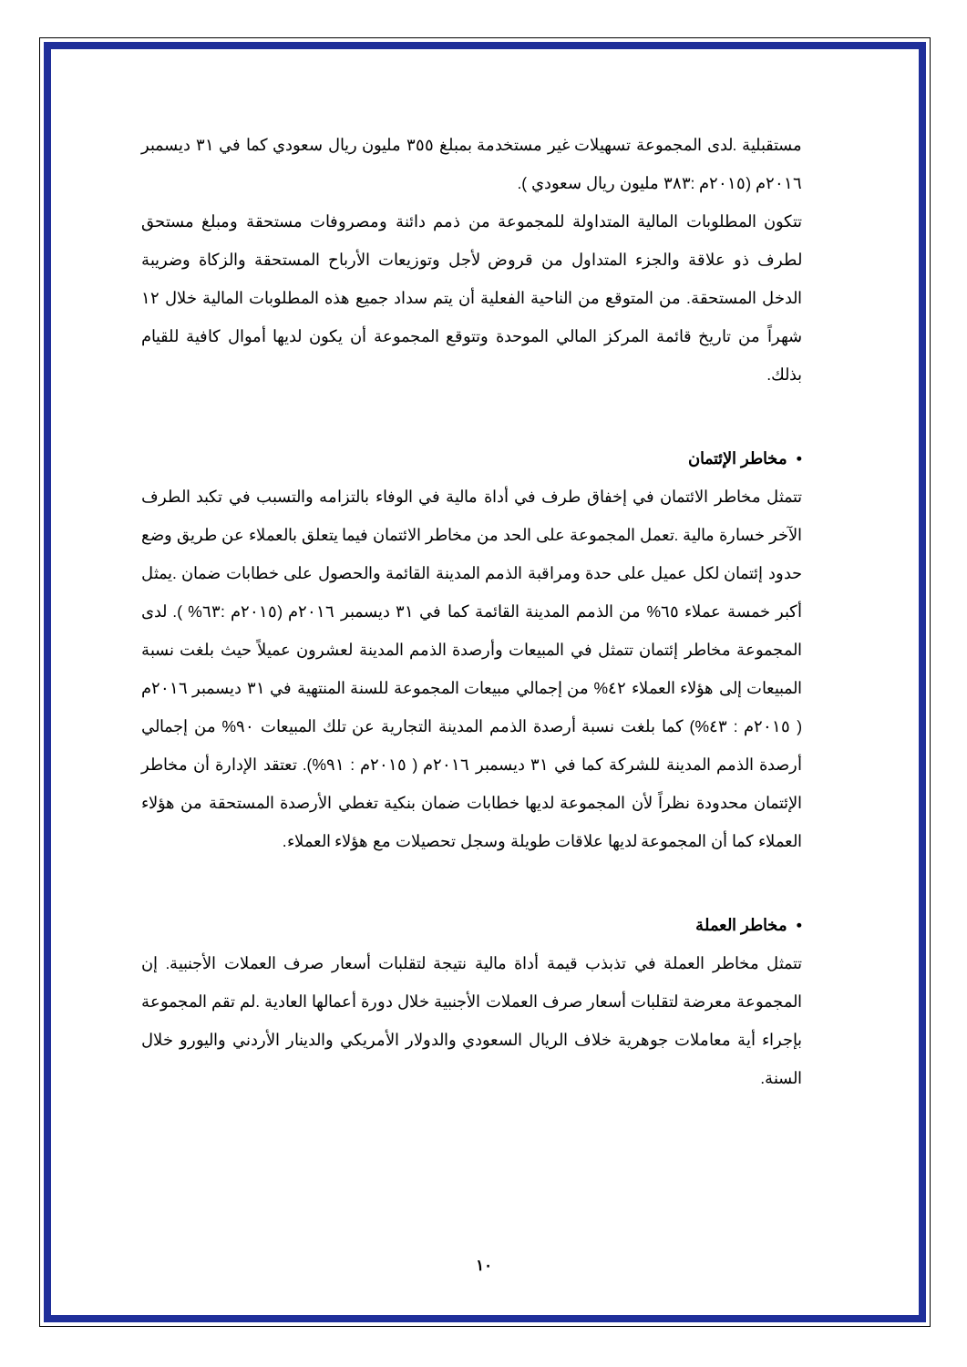مستقبلية .لدى المجموعة تسهيلات غير مستخدمة بمبلغ ٣٥٥ مليون ريال سعودي كما في ٣١ ديسمبر ٢٠١٦م (٢٠١٥م :٣٨٣ مليون ريال سعودي ).
تتكون المطلوبات المالية المتداولة للمجموعة من ذمم دائنة ومصروفات مستحقة ومبلغ مستحق لطرف ذو علاقة والجزء المتداول من قروض لأجل وتوزيعات الأرباح المستحقة والزكاة وضريبة الدخل المستحقة. من المتوقع من الناحية الفعلية أن يتم سداد جميع هذه المطلوبات المالية خلال ١٢ شهراً من تاريخ قائمة المركز المالي الموحدة وتتوقع المجموعة أن يكون لديها أموال كافية للقيام بذلك.
• مخاطر الإئتمان
تتمثل مخاطر الائتمان في إخفاق طرف في أداة مالية في الوفاء بالتزامه والتسبب في تكبد الطرف الآخر خسارة مالية .تعمل المجموعة على الحد من مخاطر الائتمان فيما يتعلق بالعملاء عن طريق وضع حدود إئتمان لكل عميل على حدة ومراقبة الذمم المدينة القائمة والحصول على خطابات ضمان .يمثل أكبر خمسة عملاء ٦٥% من الذمم المدينة القائمة كما في ٣١ ديسمبر ٢٠١٦م (٢٠١٥م :٦٣% ). لدى المجموعة مخاطر إئتمان تتمثل في المبيعات وأرصدة الذمم المدينة لعشرون عميلاً حيث بلغت نسبة المبيعات إلى هؤلاء العملاء ٤٢% من إجمالي مبيعات المجموعة للسنة المنتهية في ٣١ ديسمبر ٢٠١٦م ( ٢٠١٥م : ٤٣%) كما بلغت نسبة أرصدة الذمم المدينة التجارية عن تلك المبيعات ٩٠% من إجمالي أرصدة الذمم المدينة للشركة كما في ٣١ ديسمبر ٢٠١٦م ( ٢٠١٥م : ٩١%). تعتقد الإدارة أن مخاطر الإئتمان محدودة نظراً لأن المجموعة لديها خطابات ضمان بنكية تغطي الأرصدة المستحقة من هؤلاء العملاء كما أن المجموعة لديها علاقات طويلة وسجل تحصيلات مع هؤلاء العملاء.
• مخاطر العملة
تتمثل مخاطر العملة في تذبذب قيمة أداة مالية نتيجة لتقلبات أسعار صرف العملات الأجنبية. إن المجموعة معرضة لتقلبات أسعار صرف العملات الأجنبية خلال دورة أعمالها العادية .لم تقم المجموعة بإجراء أية معاملات جوهرية خلاف الريال السعودي والدولار الأمريكي والدينار الأردني واليورو خلال السنة.
١٠